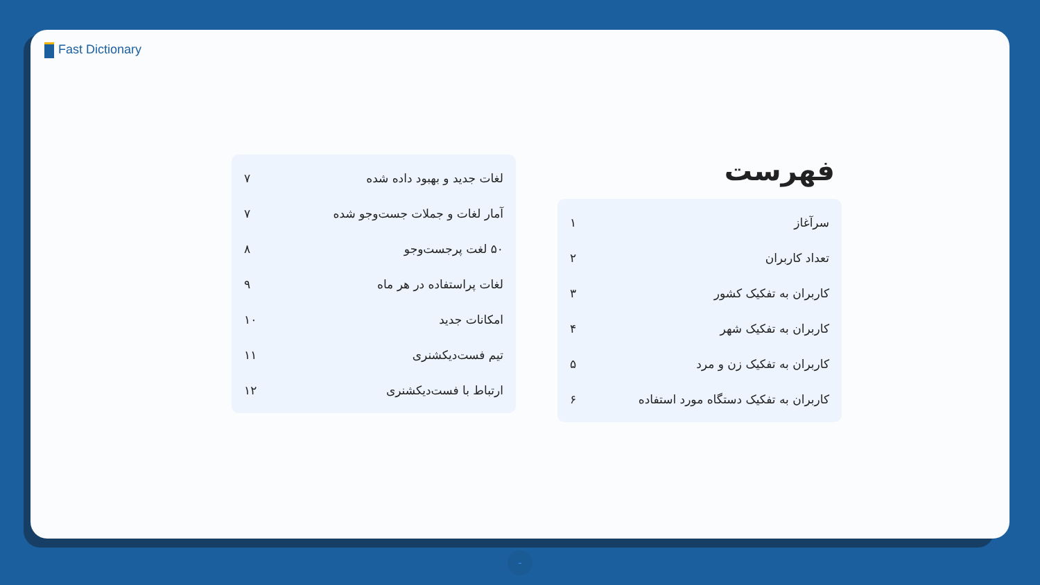Fast Dictionary
فهرست
سرآغاز ۱
تعداد کاربران ۲
کاربران به تفکیک کشور ۳
کاربران به تفکیک شهر ۴
کاربران به تفکیک زن و مرد ۵
کاربران به تفکیک دستگاه مورد استفاده
۶
لغات جدید و بهبود داده شده ۷
آمار لغات و جملات جست‌وجو شده ۷
۵۰ لغت پرجست‌وجو ۸
لغات پراستفاده در هر ماه ۹
امکانات جدید ۱۰
تیم فست‌دیکشنری ۱۱
ارتباط با فست‌دیکشنری ۱۲
-